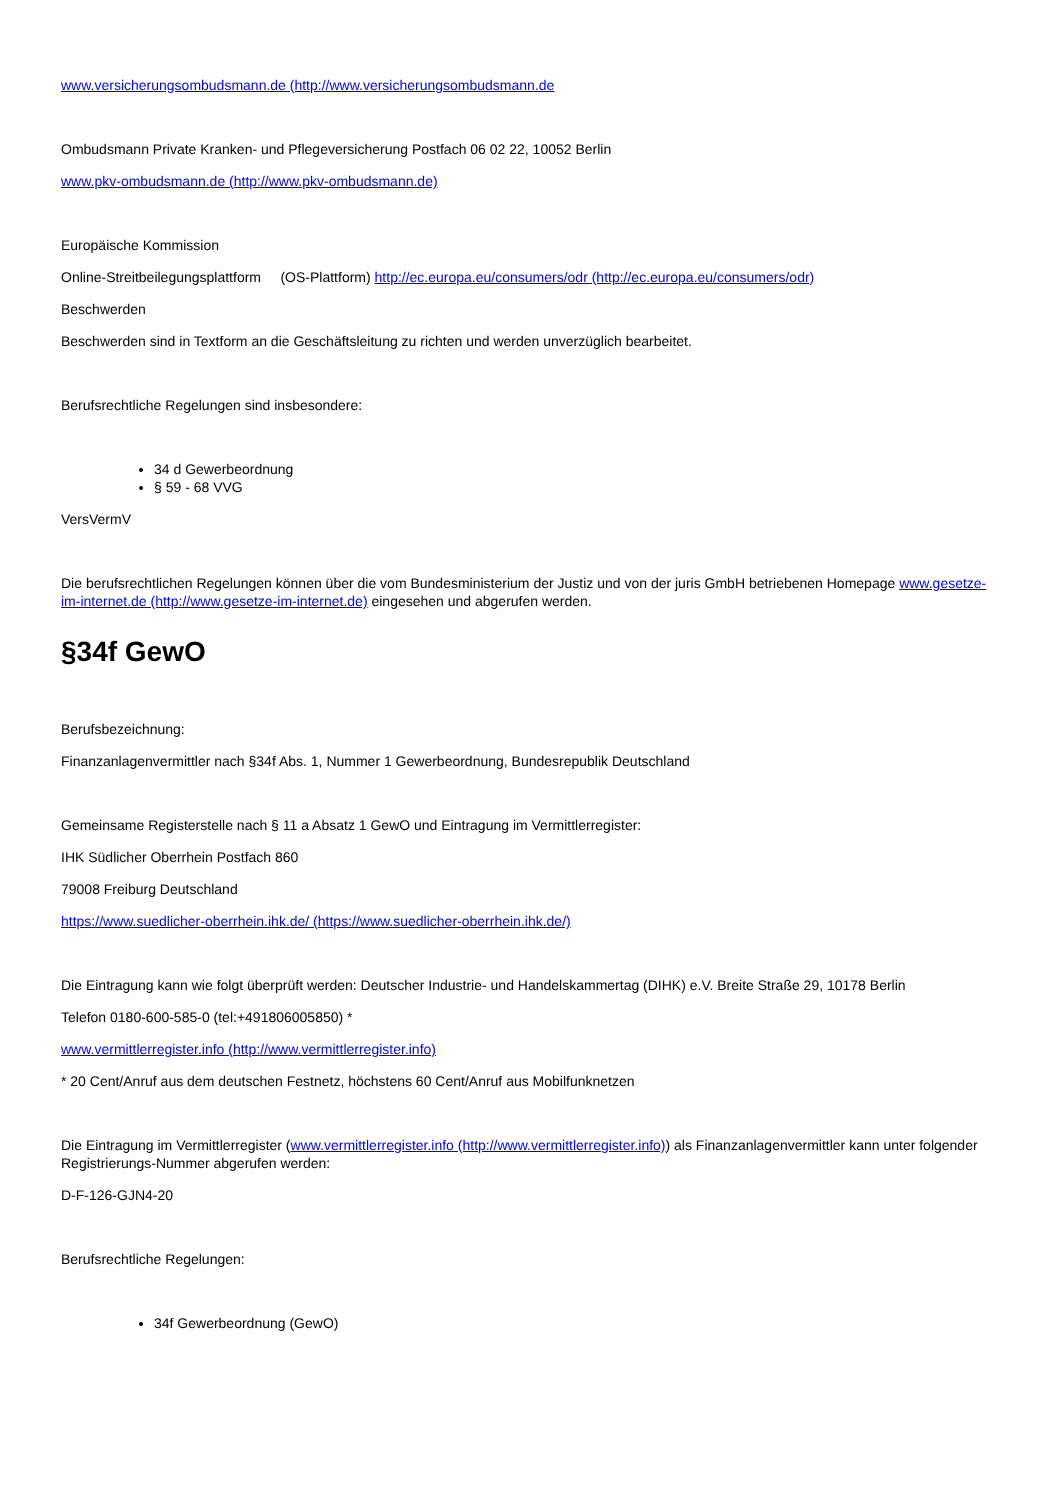www.versicherungsombudsmann.de (http://www.versicherungsombudsmann.de
Ombudsmann Private Kranken- und Pflegeversicherung Postfach 06 02 22, 10052 Berlin
www.pkv-ombudsmann.de (http://www.pkv-ombudsmann.de)
Europäische Kommission
Online-Streitbeilegungsplattform (OS-Plattform) http://ec.europa.eu/consumers/odr (http://ec.europa.eu/consumers/odr)
Beschwerden
Beschwerden sind in Textform an die Geschäftsleitung zu richten und werden unverzüglich bearbeitet.
Berufsrechtliche Regelungen sind insbesondere:
34 d Gewerbeordnung
§ 59 - 68 VVG
VersVermV
Die berufsrechtlichen Regelungen können über die vom Bundesministerium der Justiz und von der juris GmbH betriebenen Homepage www.gesetze-im-internet.de (http://www.gesetze-im-internet.de) eingesehen und abgerufen werden.
§34f GewO
Berufsbezeichnung:
Finanzanlagenvermittler nach §34f Abs. 1, Nummer 1 Gewerbeordnung, Bundesrepublik Deutschland
Gemeinsame Registerstelle nach § 11 a Absatz 1 GewO und Eintragung im Vermittlerregister:
IHK Südlicher Oberrhein Postfach 860
79008 Freiburg Deutschland
https://www.suedlicher-oberrhein.ihk.de/ (https://www.suedlicher-oberrhein.ihk.de/)
Die Eintragung kann wie folgt überprüft werden: Deutscher Industrie- und Handelskammertag (DIHK) e.V. Breite Straße 29, 10178 Berlin
Telefon 0180-600-585-0 (tel:+491806005850) *
www.vermittlerregister.info (http://www.vermittlerregister.info)
* 20 Cent/Anruf aus dem deutschen Festnetz, höchstens 60 Cent/Anruf aus Mobilfunknetzen
Die Eintragung im Vermittlerregister (www.vermittlerregister.info (http://www.vermittlerregister.info)) als Finanzanlagenvermittler kann unter folgender Registrierungs-Nummer abgerufen werden:
D-F-126-GJN4-20
Berufsrechtliche Regelungen:
34f Gewerbeordnung (GewO)